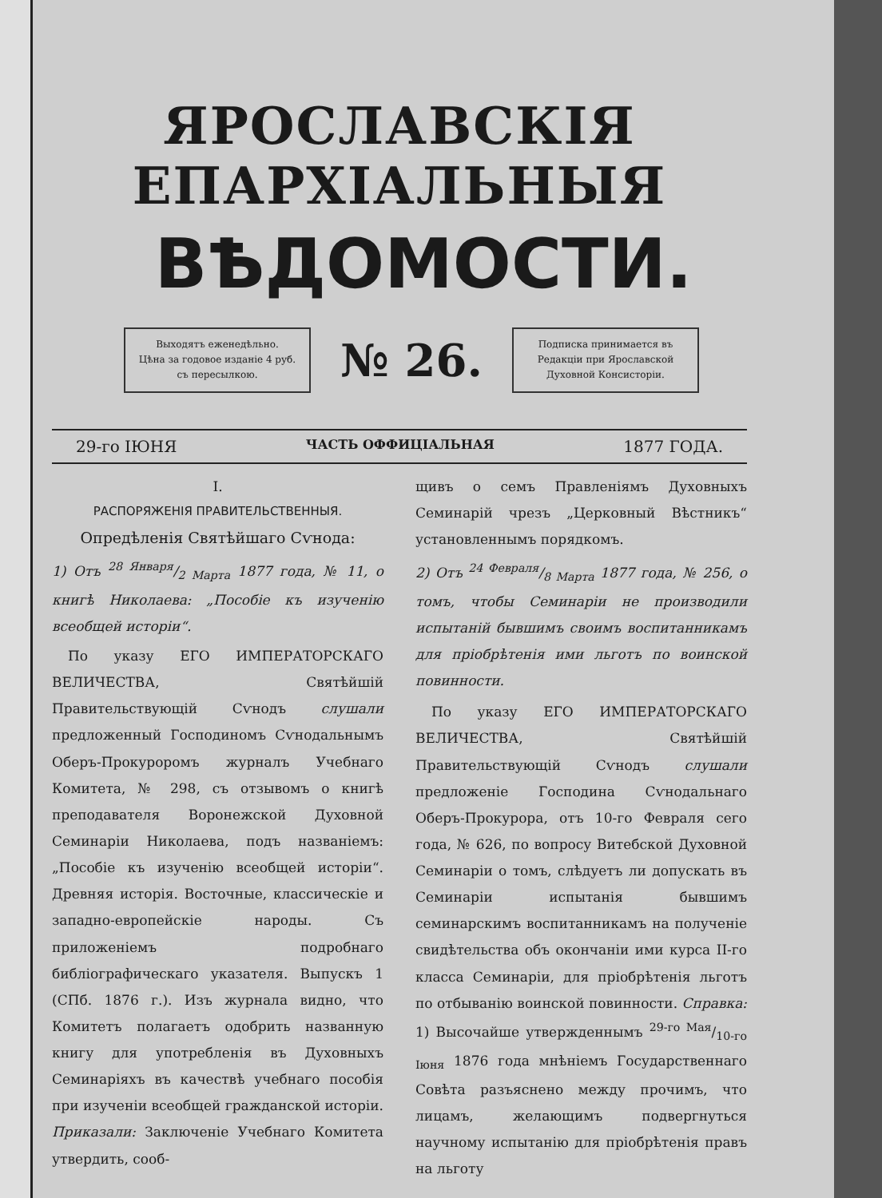ЯРОСЛАВСКІЯ ЕПАРХІАЛЬНЫЯ
ВѢДОМОСТИ.
Выходятъ еженедѣльно.
Цѣна за годовое изданіе 4 руб.
съ пересылкою.
№ 26.
Подписка принимается въ
Редакціи при Ярославской
Духовной Консисторіи.
29-го ІЮНЯ ЧАСТЬ ОФФИЦІАЛЬНАЯ 1877 ГОДА.
I.
РАСПОРЯЖЕНІЯ ПРАВИТЕЛЬСТВЕННЫЯ.
Опредѣленія Святѣйшаго Сѵнода:
1) Отъ 28 Января/2 Марта 1877 года, № 11, о книгѣ Николаева: „Пособіе къ изученію всеобщей исторіи“.
По указу ЕГО ИМПЕРАТОРСКАГО ВЕЛИЧЕСТВА, Святѣйшій Правительствующій Сѵнодъ слушали предложенный Господиномъ Сѵнодальнымъ Оберъ-Прокуроромъ журналъ Учебнаго Комитета, № 298, съ отзывомъ о книгѣ преподавателя Воронежской Духовной Семинаріи Николаева, подъ названіемъ: „Пособіе къ изученію всеобщей исторіи“. Древняя исторія. Восточные, классическіе и западно-европейскіе народы. Съ приложеніемъ подробнаго библіографическаго указателя. Выпускъ 1 (СПб. 1876 г.). Изъ журнала видно, что Комитетъ полагаетъ одобрить названную книгу для употребленія въ Духовныхъ Семинаріяхъ въ качествѣ учебнаго пособія при изученіи всеобщей гражданской исторіи. Приказали: Заключеніе Учебнаго Комитета утвердить, сооб-
щивъ о семъ Правленіямъ Духовныхъ Семинарій чрезъ „Церковный Вѣстникъ“ установленнымъ порядкомъ.
2) Отъ 24 Февраля/8 Марта 1877 года, № 256, о томъ, чтобы Семинаріи не производили испытаній бывшимъ своимъ воспитанникамъ для пріобрѣтенія ими льготъ по воинской повинности.
По указу ЕГО ИМПЕРАТОРСКАГО ВЕЛИЧЕСТВА, Святѣйшій Правительствующій Сѵнодъ слушали предложеніе Господина Сѵнодальнаго Оберъ-Прокурора, отъ 10-го Февраля сего года, № 626, по вопросу Витебской Духовной Семинаріи о томъ, слѣдуетъ ли допускать въ Семинаріи испытанія бывшимъ семинарскимъ воспитанникамъ на полученіе свидѣтельства объ окончаніи ими курса II-го класса Семинаріи, для пріобрѣтенія льготъ по отбыванію воинской повинности. Справка: 1) Высочайше утвержденнымъ 29-го Мая/10-го Іюня 1876 года мнѣніемъ Государственнаго Совѣта разъяснено между прочимъ, что лицамъ, желающимъ подвергнуться научному испытанію для пріобрѣтенія правъ на льготу